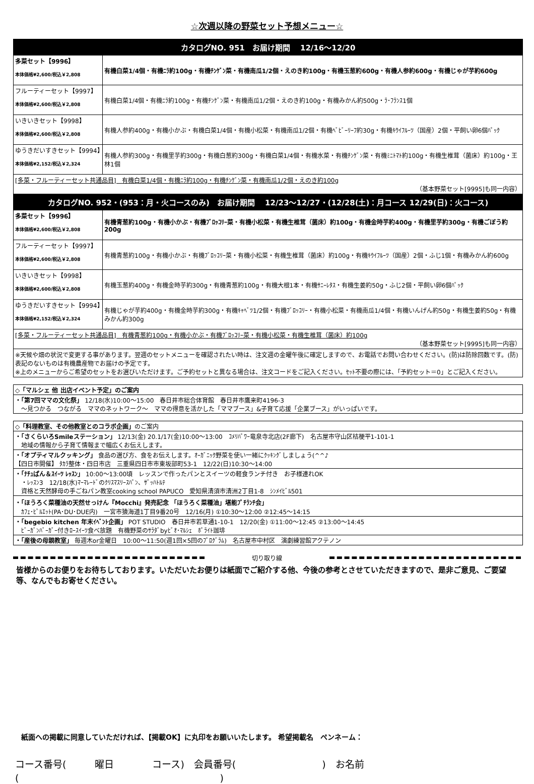☆次週以降の野菜セット予想メニュー☆
| カタログNO. 951 お届け期間 12/16～12/20 | |
| --- | --- |
| 多菜セット【9996】 本体価格¥2,600/税込￥2,808 | 有機白菜1/4個・有機ﾆﾗ約100g・有機ﾁﾝｹﾞﾝ菜・有機南瓜1/2個・えのき約100g・有機玉葱約600g・有機人参約600g・有機じゃが芋約600g |
| フルーティーセット【9997】 本体価格¥2,600/税込￥2,808 | 有機白菜1/4個・有機ﾆﾗ約100g・有機ﾁﾝｹﾞﾝ菜・有機南瓜1/2個・えのき約100g・有機みかん約500g・ﾗ･ﾌﾗﾝｽ1個 |
| いきいきセット【9998】 本体価格¥2,600/税込￥2,808 | 有機人参約400g・有機小かぶ・有機白菜1/4個・有機小松菜・有機南瓜1/2個・有機ﾍﾞﾋﾞｰﾘｰﾌ約30g・有機ｷｳｲﾌﾙｰﾂ（国産）2個・平飼い卵6個ﾊﾟｯｸ |
| ゆうきだいすきセット【9994】 本体価格¥2,152/税込￥2,324 | 有機人参約300g・有機里芋約300g・有機白葱約300g・有機白菜1/4個・有機水菜・有機ﾁﾝｹﾞﾝ菜・有機ﾐﾆﾄﾏﾄ約100g・有機生椎茸（菌床）約100g・王林1個 |
| [多菜・フルーティーセット共通品目] 有機白菜1/4個・有機ﾆﾗ約100g・有機ﾁﾝｹﾞﾝ菜・有機南瓜1/2個・えのき約100g （基本野菜セット[9995]も同一内容） | |
| カタログNO. 952・(953：月・火コースのみ) お届け期間 12/23～12/27・(12/28(土)：月コース 12/29(日)：火コース) | |
| 多菜セット【9996】 本体価格¥2,600/税込￥2,808 | 有機青葱約100g・有機小かぶ・有機ﾌﾞﾛｯｺﾘｰ菜・有機小松菜・有機生椎茸（菌床）約100g・有機金時芋約400g・有機里芋約300g・有機ごぼう約200g |
| フルーティーセット【9997】 本体価格¥2,600/税込￥2,808 | 有機青葱約100g・有機小かぶ・有機ﾌﾞﾛｯｺﾘｰ菜・有機小松菜・有機生椎茸（菌床）約100g・有機ｷｳｲﾌﾙｰﾂ（国産）2個・ふじ1個・有機みかん約600g |
| いきいきセット【9998】 本体価格¥2,600/税込￥2,808 | 有機玉葱約400g・有機金時芋約300g・有機青葱約100g・有機大根1本・有機ｻﾆｰﾚﾀｽ・有機生姜約50g・ふじ2個・平飼い卵6個ﾊﾟｯｸ |
| ゆうきだいすきセット【9994】 本体価格¥2,152/税込￥2,324 | 有機じゃが芋約400g・有機金時芋約300g・有機ｷｬﾍﾞﾂ1/2個・有機ﾌﾞﾛｯｺﾘｰ・有機小松菜・有機南瓜1/4個・有機いんげん約50g・有機生姜約50g・有機みかん約300g |
| [多菜・フルーティーセット共通品目] 有機青葱約100g・有機小かぶ・有機ﾌﾞﾛｯｺﾘｰ菜・有機小松菜・有機生椎茸（菌床）約100g （基本野菜セット[9995]も同一内容） | |
| ※天候や畑の状況で変更する事があります。翌週のセットメニューを確認されたい時は、注文週の金曜午後に確定しますので、お電話でお問い合わせください。(防)は防除回数です。(防)表記のないものは有機農産物でお届けの予定です。 ※上のメニューからご希望のセットをお選びいただけます。ご予約セットと異なる場合は、注文コードをご記入ください。ｾｯﾄ不要の際には、「予約セット＝0」とご記入ください。 | |
| ◇「マルシェ 他 出店イベント予定」のご案内 |
| ・「第7回ママの文化祭」 12/18(水)10:00～15:00 春日井市総合体育館 春日井市鷹来町4196-3 ～見つかる つながる ママのネットワーク～ ママの得意を活かした「ママブース」&子育て応援「企業ブース」がいっぱいです。 |
| ◇「料理教室、その他教室とのコラボ企画」 のご案内 |
| ・「さくらいろSmileステーション」 12/13(金) 20.1/17(金)10:00～13:00 ｺﾒﾘﾊﾟﾜｰ竜泉寺北店(2F廊下) 名古屋市守山区桔梗平1-101-1 地域の情報から子育て情報まで幅広くお伝えします。 |
| ・「オプティマルクッキング」 食品の選び方、食をお伝えします。ｵｰｶﾞﾆｯｸ野菜を使い一緒にｸｯｷﾝｸﾞしましょう(^^♪ 【四日市開催】 ﾀｶﾗ整体・四日市店 三重県四日市市東坂部町53-1 12/22(日)10:30～14:00 |
| ・「ﾅﾁｭぱん＆ｽｲｰﾂ ﾚｯｽﾝ」 10:00～13:00頃 レッスンで作ったパンとスイーツの軽食ランチ付き お子様連れOK ・ﾚｯｽﾝ3 12/18(水)ﾏｰﾏﾚｰﾄﾞのｸﾘｽﾏｽﾘｰｽﾊﾟﾝ、ｻﾞｯﾊﾄﾙﾃ 資格と天然酵母の手ごねパン教室cooking school PAPUCO 愛知県清須市清洲2丁目1-8 ｼﾝﾒｲﾋﾞﾙ501 |
| ・「ほうろく菜種油の天然せっけん『Mocchi』発売記念 「ほうろく菜種油」堪能ﾌﾟﾁﾗﾝﾁ会」 ｶﾌｪ･ﾋﾟﾙｴｯﾄ(PA･DU･DUE内) 一宮市猿海道1丁目9番20号 12/16(月) ①10:30～12:00 ②12:45～14:15 |
| ・「begebio kitchen 年末ｲﾍﾞﾝﾄ企画」 POT STUDIO 春日井市若草通1-10-1 12/20(金) ①11:00～12:45 ②13:00～14:45 ﾋﾞｰｶﾞﾝﾊﾞｰｶﾞｰ付きﾛｰｽｲｰﾂ食べ放題 有機野菜のｻﾗﾀﾞbyﾋﾞｵ･ﾏﾙｼｪ ﾎﾟﾗｲﾄ珈琲 |
| ・「産後の母親教室」 毎週木or金曜日 10:00～11:50(週1回×5回のﾌﾟﾛｸﾞﾗﾑ) 名古屋市中村区 演劇練習館アクテノン |
切り取り線
皆様からのお便りをお待ちしております。いただいたお便りは紙面でご紹介する他、今後の参考とさせていただきますので、是非ご意見、ご要望等、なんでもお寄せください。
紙面への掲載に同意していただければ、【掲載OK】に丸印をお願いいたします。 希望掲載名　ペンネーム：
コース番号(　　　曜日　　　　コース)　会員番号(　　　　　　　　　)　お名前(　　　　　　　　　　　　　　　　　　　　　)